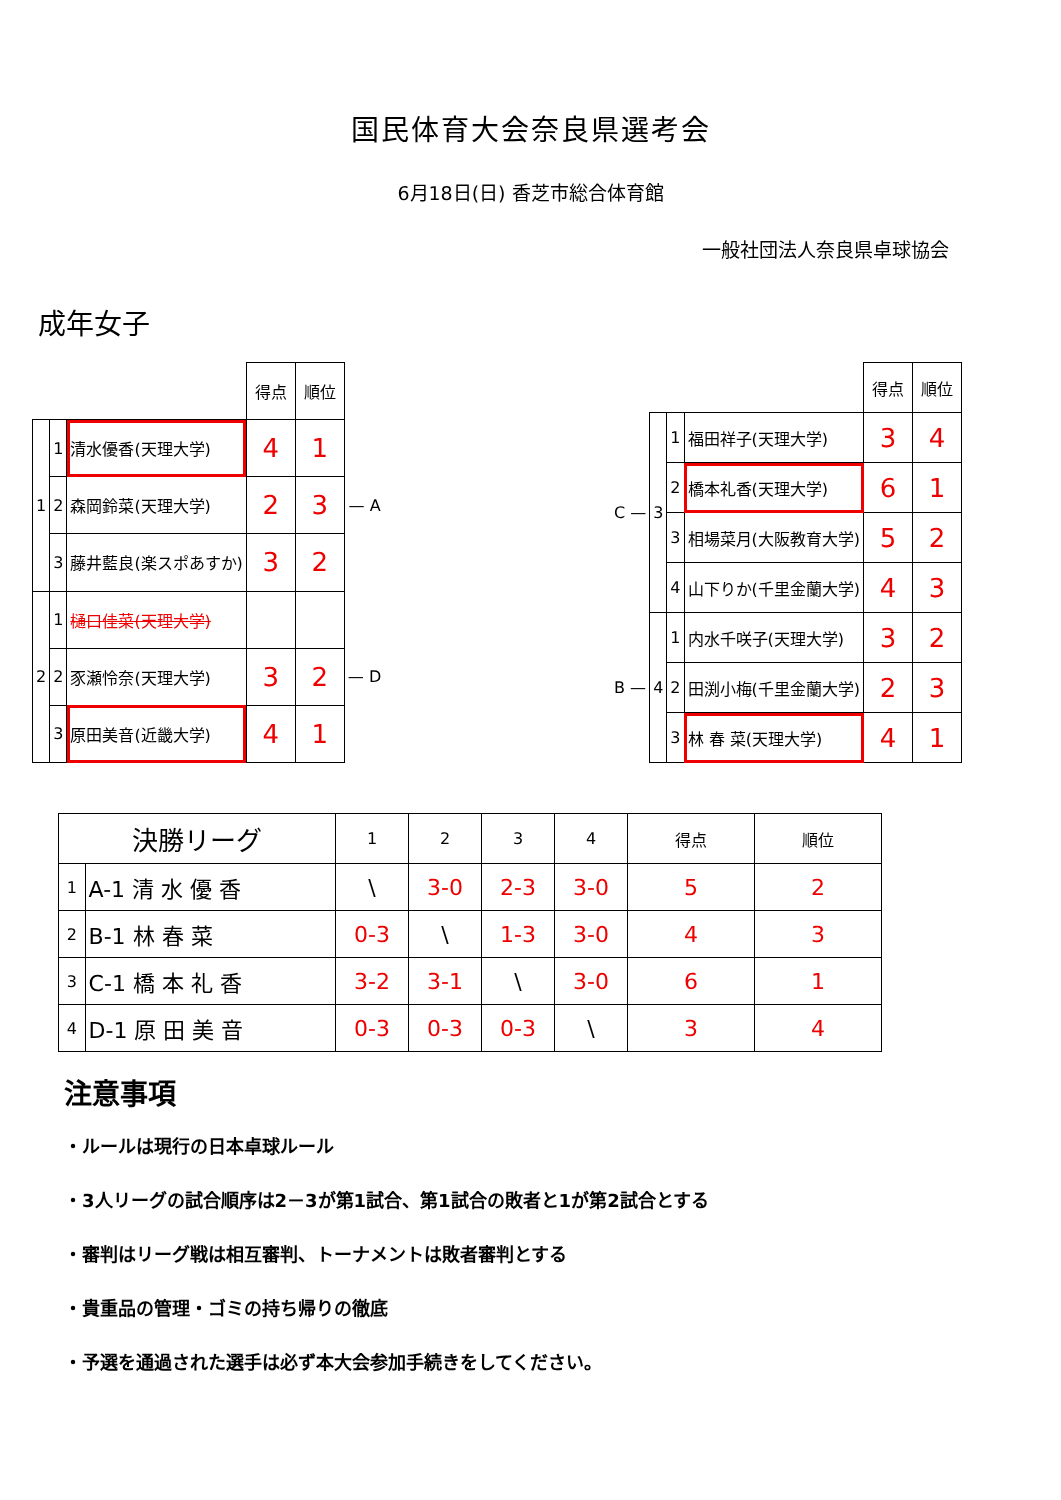国民体育大会奈良県選考会
6月18日(日) 香芝市総合体育館
一般社団法人奈良県卓球協会
成年女子
| | | | 得点 | 順位 | |
| 1 | 1 | 清水優香(天理大学) | 4 | 1 | |
| | 2 | 森岡鈴菜(天理大学) | 2 | 3 | — A |
| | 3 | 藤井藍良(楽スポあすか) | 3 | 2 | |
| 2 | 1 | 樋口佳菜(天理大学) | | | |
| | 2 | 豕瀬怜奈(天理大学) | 3 | 2 | — D |
| | 3 | 原田美音(近畿大学) | 4 | 1 | |
| | | | | 得点 | 順位 |
| C — | 3 | 1 | 福田祥子(天理大学) | 3 | 4 |
| | | 2 | 橋本礼香(天理大学) | 6 | 1 |
| | | 3 | 相場菜月(大阪教育大学) | 5 | 2 |
| | | 4 | 山下りか(千里金蘭大学) | 4 | 3 |
| B — | 4 | 1 | 内水千咲子(天理大学) | 3 | 2 |
| | | 2 | 田渕小梅(千里金蘭大学) | 2 | 3 |
| | | 3 | 林 春 菜(天理大学) | 4 | 1 |
| 決勝リーグ | | 1 | 2 | 3 | 4 | 得点 | 順位 |
| --- | --- | --- | --- | --- | --- | --- | --- |
| 1 | A-1 清 水 優 香 | \ | 3-0 | 2-3 | 3-0 | 5 | 2 |
| 2 | B-1 林 春 菜 | 0-3 | \ | 1-3 | 3-0 | 4 | 3 |
| 3 | C-1 橋 本 礼 香 | 3-2 | 3-1 | \ | 3-0 | 6 | 1 |
| 4 | D-1 原 田 美 音 | 0-3 | 0-3 | 0-3 | \ | 3 | 4 |
注意事項
・ルールは現行の日本卓球ルール
・3人リーグの試合順序は2－3が第1試合、第1試合の敗者と1が第2試合とする
・審判はリーグ戦は相互審判、トーナメントは敗者審判とする
・貴重品の管理・ゴミの持ち帰りの徹底
・予選を通過された選手は必ず本大会参加手続きをしてください。